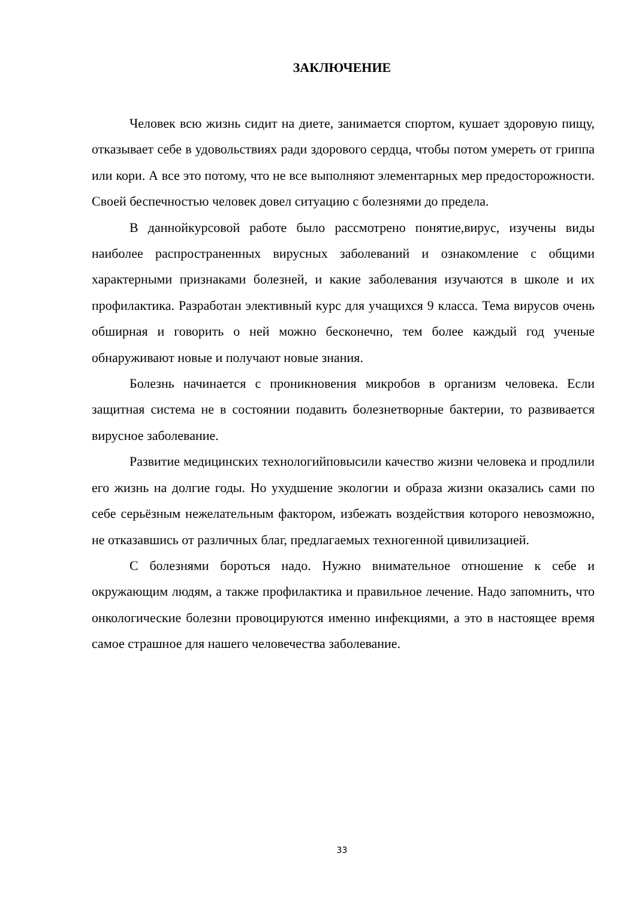ЗАКЛЮЧЕНИЕ
Человек всю жизнь сидит на диете, занимается спортом, кушает здоровую пищу, отказывает себе в удовольствиях ради здорового сердца, чтобы потом умереть от гриппа или кори. А все это потому, что не все выполняют элементарных мер предосторожности. Своей беспечностью человек довел ситуацию с болезнями до предела.
В даннойкурсовой работе было рассмотрено понятие,вирус, изучены виды наиболее распространенных вирусных заболеваний и ознакомление с общими характерными признаками болезней, и какие заболевания изучаются в школе и их профилактика. Разработан элективный курс для учащихся 9 класса. Тема вирусов очень обширная и говорить о ней можно бесконечно, тем более каждый год ученые обнаруживают новые и получают новые знания.
Болезнь начинается с проникновения микробов в организм человека. Если защитная система не в состоянии подавить болезнетворные бактерии, то развивается вирусное заболевание.
Развитие медицинских технологийповысили качество жизни человека и продлили его жизнь на долгие годы. Но ухудшение экологии и образа жизни оказались сами по себе серьёзным нежелательным фактором, избежать воздействия которого невозможно, не отказавшись от различных благ, предлагаемых техногенной цивилизацией.
С болезнями бороться надо. Нужно внимательное отношение к себе и окружающим людям, а также профилактика и правильное лечение. Надо запомнить, что онкологические болезни провоцируются именно инфекциями, а это в настоящее время самое страшное для нашего человечества заболевание.
33